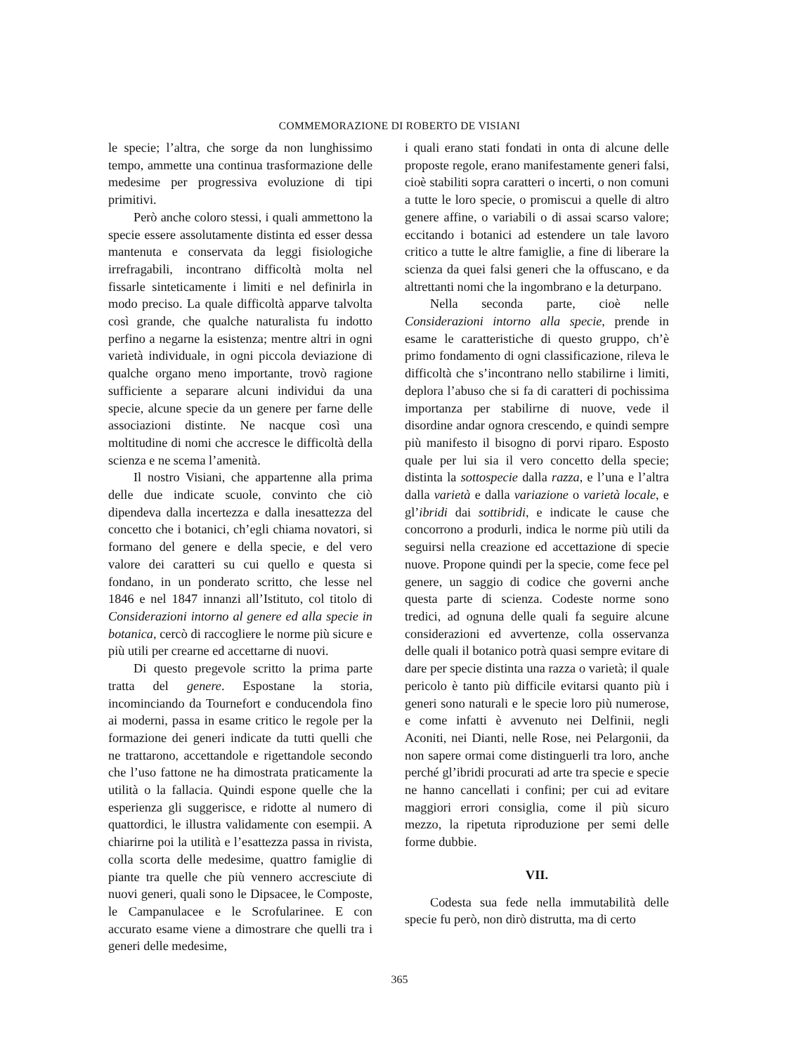COMMEMORAZIONE DI ROBERTO DE VISIANI
le specie; l’altra, che sorge da non lunghissimo tempo, ammette una continua trasformazione delle medesime per progressiva evoluzione di tipi primitivi.
Però anche coloro stessi, i quali ammettono la specie essere assolutamente distinta ed esser dessa mantenuta e conservata da leggi fisiologiche irrefragabili, incontrano difficoltà molta nel fissarle sinteticamente i limiti e nel definirla in modo preciso. La quale difficoltà apparve talvolta così grande, che qualche naturalista fu indotto perfino a negarne la esistenza; mentre altri in ogni varietà individuale, in ogni piccola deviazione di qualche organo meno importante, trovò ragione sufficiente a separare alcuni individui da una specie, alcune specie da un genere per farne delle associazioni distinte. Ne nacque così una moltitudine di nomi che accresce le difficoltà della scienza e ne scema l’amenità.
Il nostro Visiani, che appartenne alla prima delle due indicate scuole, convinto che ciò dipendeva dalla incertezza e dalla inesattezza del concetto che i botanici, ch’egli chiama novatori, si formano del genere e della specie, e del vero valore dei caratteri su cui quello e questa si fondano, in un ponderato scritto, che lesse nel 1846 e nel 1847 innanzi all’Istituto, col titolo di Considerazioni intorno al genere ed alla specie in botanica, cercò di raccogliere le norme più sicure e più utili per crearne ed accettarne di nuovi.
Di questo pregevole scritto la prima parte tratta del genere. Espostane la storia, incominciando da Tournefort e conducendola fino ai moderni, passa in esame critico le regole per la formazione dei generi indicate da tutti quelli che ne trattarono, accettandole e rigettandole secondo che l’uso fattone ne ha dimostrata praticamente la utilità o la fallacia. Quindi espone quelle che la esperienza gli suggerisce, e ridotte al numero di quattordici, le illustra validamente con esempii. A chiarirne poi la utilità e l’esattezza passa in rivista, colla scorta delle medesime, quattro famiglie di piante tra quelle che più vennero accresciute di nuovi generi, quali sono le Dipsacee, le Composte, le Campanulacee e le Scrofularinee. E con accurato esame viene a dimostrare che quelli tra i generi delle medesime,
i quali erano stati fondati in onta di alcune delle proposte regole, erano manifestamente generi falsi, cioè stabiliti sopra caratteri o incerti, o non comuni a tutte le loro specie, o promiscui a quelle di altro genere affine, o variabili o di assai scarso valore; eccitando i botanici ad estendere un tale lavoro critico a tutte le altre famiglie, a fine di liberare la scienza da quei falsi generi che la offuscano, e da altrettanti nomi che la ingombrano e la deturpano.
Nella seconda parte, cioè nelle Considerazioni intorno alla specie, prende in esame le caratteristiche di questo gruppo, ch’è primo fondamento di ogni classificazione, rileva le difficoltà che s’incontrano nello stabilirne i limiti, deplora l’abuso che si fa di caratteri di pochissima importanza per stabilirne di nuove, vede il disordine andar ognora crescendo, e quindi sempre più manifesto il bisogno di porvi riparo. Esposto quale per lui sia il vero concetto della specie; distinta la sottospecie dalla razza, e l’una e l’altra dalla varietà e dalla variazione o varietà locale, e gl’ibridi dai sottibridi, e indicate le cause che concorrono a produrli, indica le norme più utili da seguirsi nella creazione ed accettazione di specie nuove. Propone quindi per la specie, come fece pel genere, un saggio di codice che governi anche questa parte di scienza. Codeste norme sono tredici, ad ognuna delle quali fa seguire alcune considerazioni ed avvertenze, colla osservanza delle quali il botanico potrà quasi sempre evitare di dare per specie distinta una razza o varietà; il quale pericolo è tanto più difficile evitarsi quanto più i generi sono naturali e le specie loro più numerose, e come infatti è avvenuto nei Delfinii, negli Aconiti, nei Dianti, nelle Rose, nei Pelargonii, da non sapere ormai come distinguerli tra loro, anche perché gl’ibridi procurati ad arte tra specie e specie ne hanno cancellati i confini; per cui ad evitare maggiori errori consiglia, come il più sicuro mezzo, la ripetuta riproduzione per semi delle forme dubbie.
VII.
Codesta sua fede nella immutabilità delle specie fu però, non dirò distrutta, ma di certo
365